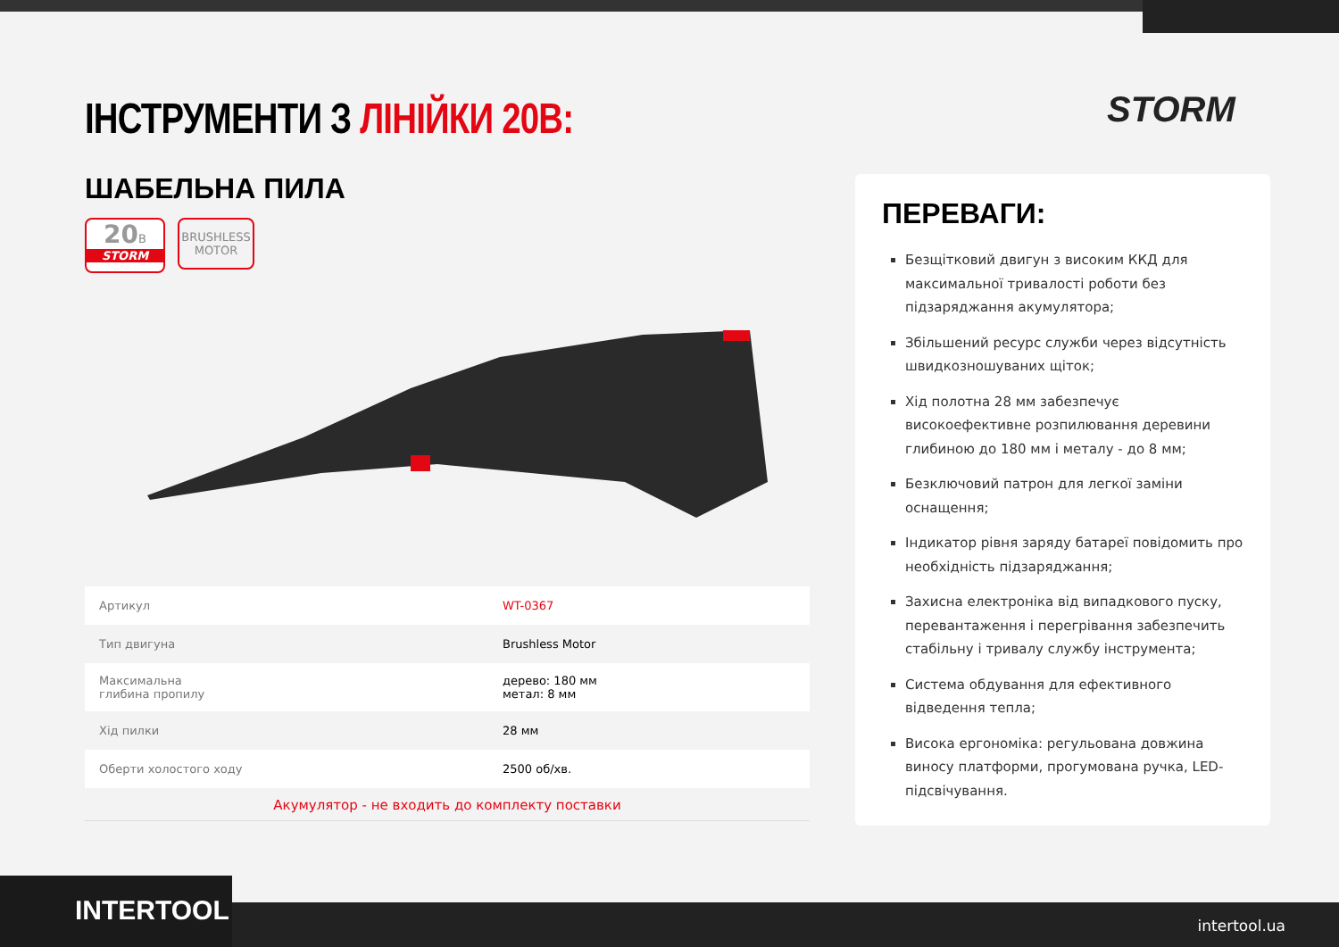ІНСТРУМЕНТИ З ЛІНІЙКИ 20В: STORM
ШАБЕЛЬНА ПИЛА
20 B
STORM
BRUSHLESS
MOTOR
| Артикул | WT-0367 |
| Тип двигуна | Brushless Motor |
| Максимальна глибина пропилу | дерево: 180 мм метал: 8 мм |
| Хід пилки | 28 мм |
| Оберти холостого ходу | 2500 об/хв. |
Акумулятор - не входить до комплекту поставки
ПЕРЕВАГИ:
Безщітковий двигун з високим ККД для максимальної тривалості роботи без підзаряджання акумулятора;
Збільшений ресурс служби через відсутність швидкозношуваних щіток;
Хід полотна 28 мм забезпечує високоефективне розпилювання деревини глибиною до 180 мм і металу - до 8 мм;
Безключовий патрон для легкої заміни оснащення;
Індикатор рівня заряду батареї повідомить про необхідність підзаряджання;
Захисна електроніка від випадкового пуску, перевантаження і перегрівання забезпечить стабільну і тривалу службу інструмента;
Система обдування для ефективного відведення тепла;
Висока ергономіка: регульована довжина виносу платформи, прогумована ручка, LED-підсвічування.
intertool.ua INTERTOOL